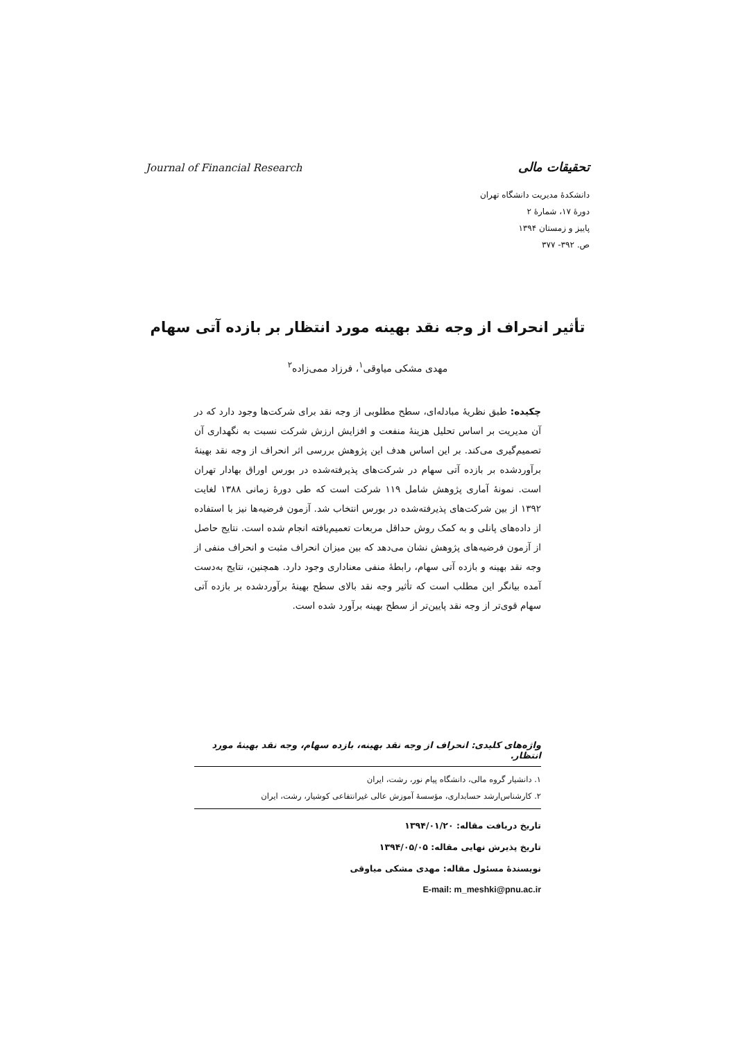Journal of Financial Research تحقیقات مالی
دانشکدهٔ مدیریت دانشگاه تهران
دورهٔ ۱۷، شمارهٔ ۲
پاییز و زمستان ۱۳۹۴
ص. ۳۹۲- ۳۷۷
تأثیر انحراف از وجه نقد بهینه مورد انتظار بر بازده آتی سهام
مهدی مشکی میاوقی<sup>۱</sup>، فرزاد ممی‌زاده<sup>۲</sup>
چکیده: طبق نظریهٔ مبادله‌ای، سطح مطلوبی از وجه نقد برای شرکت‌ها وجود دارد که در آن مدیریت بر اساس تحلیل هزینهٔ منفعت و افزایش ارزش شرکت نسبت به نگهداری آن تصمیم‌گیری می‌کند. بر این اساس هدف این پژوهش بررسی اثر انحراف از وجه نقد بهینهٔ برآوردشده بر بازده آتی سهام در شرکت‌های پذیرفته‌شده در بورس اوراق بهادار تهران است. نمونهٔ آماری پژوهش شامل ۱۱۹ شرکت است که طی دورهٔ زمانی ۱۳۸۸ لغایت ۱۳۹۲ از بین شرکت‌های پذیرفته‌شده در بورس انتخاب شد. آزمون فرضیه‌ها نیز با استفاده از داده‌های پانلی و به کمک روش حداقل مربعات تعمیم‌یافته انجام شده است. نتایج حاصل از آزمون فرضیه‌های پژوهش نشان می‌دهد که بین میزان انحراف مثبت و انحراف منفی از وجه نقد بهینه و بازده آتی سهام، رابطهٔ منفی معناداری وجود دارد. همچنین، نتایج به‌دست آمده بیانگر این مطلب است که تأثیر وجه نقد بالای سطح بهینهٔ برآوردشده بر بازده آتی سهام قوی‌تر از وجه نقد پایین‌تر از سطح بهینه برآورد شده است.
واژه‌های کلیدی: انحراف از وجه نقد بهینه، بازده سهام، وجه نقد بهینهٔ مورد انتظار.
۱. دانشیار گروه مالی، دانشگاه پیام نور، رشت، ایران
۲. کارشناس‌ارشد حسابداری، مؤسسهٔ آموزش عالی غیرانتفاعی کوشیار، رشت، ایران
تاریخ دریافت مقاله: ۱۳۹۴/۰۱/۲۰
تاریخ پذیرش نهایی مقاله: ۱۳۹۴/۰۵/۰۵
نویسندهٔ مسئول مقاله: مهدی مشکی میاوقی
E-mail: m_meshki@pnu.ac.ir